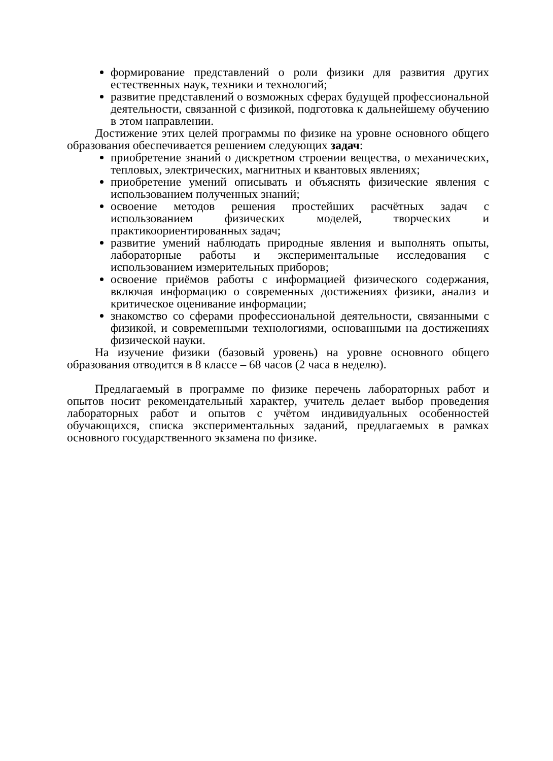формирование представлений о роли физики для развития других естественных наук, техники и технологий;
развитие представлений о возможных сферах будущей профессиональной деятельности, связанной с физикой, подготовка к дальнейшему обучению в этом направлении.
Достижение этих целей программы по физике на уровне основного общего образования обеспечивается решением следующих задач:
приобретение знаний о дискретном строении вещества, о механических, тепловых, электрических, магнитных и квантовых явлениях;
приобретение умений описывать и объяснять физические явления с использованием полученных знаний;
освоение методов решения простейших расчётных задач с использованием физических моделей, творческих и практикоориентированных задач;
развитие умений наблюдать природные явления и выполнять опыты, лабораторные работы и экспериментальные исследования с использованием измерительных приборов;
освоение приёмов работы с информацией физического содержания, включая информацию о современных достижениях физики, анализ и критическое оценивание информации;
знакомство со сферами профессиональной деятельности, связанными с физикой, и современными технологиями, основанными на достижениях физической науки.
На изучение физики (базовый уровень) на уровне основного общего образования отводится в 8 классе – 68 часов (2 часа в неделю).
Предлагаемый в программе по физике перечень лабораторных работ и опытов носит рекомендательный характер, учитель делает выбор проведения лабораторных работ и опытов с учётом индивидуальных особенностей обучающихся, списка экспериментальных заданий, предлагаемых в рамках основного государственного экзамена по физике.